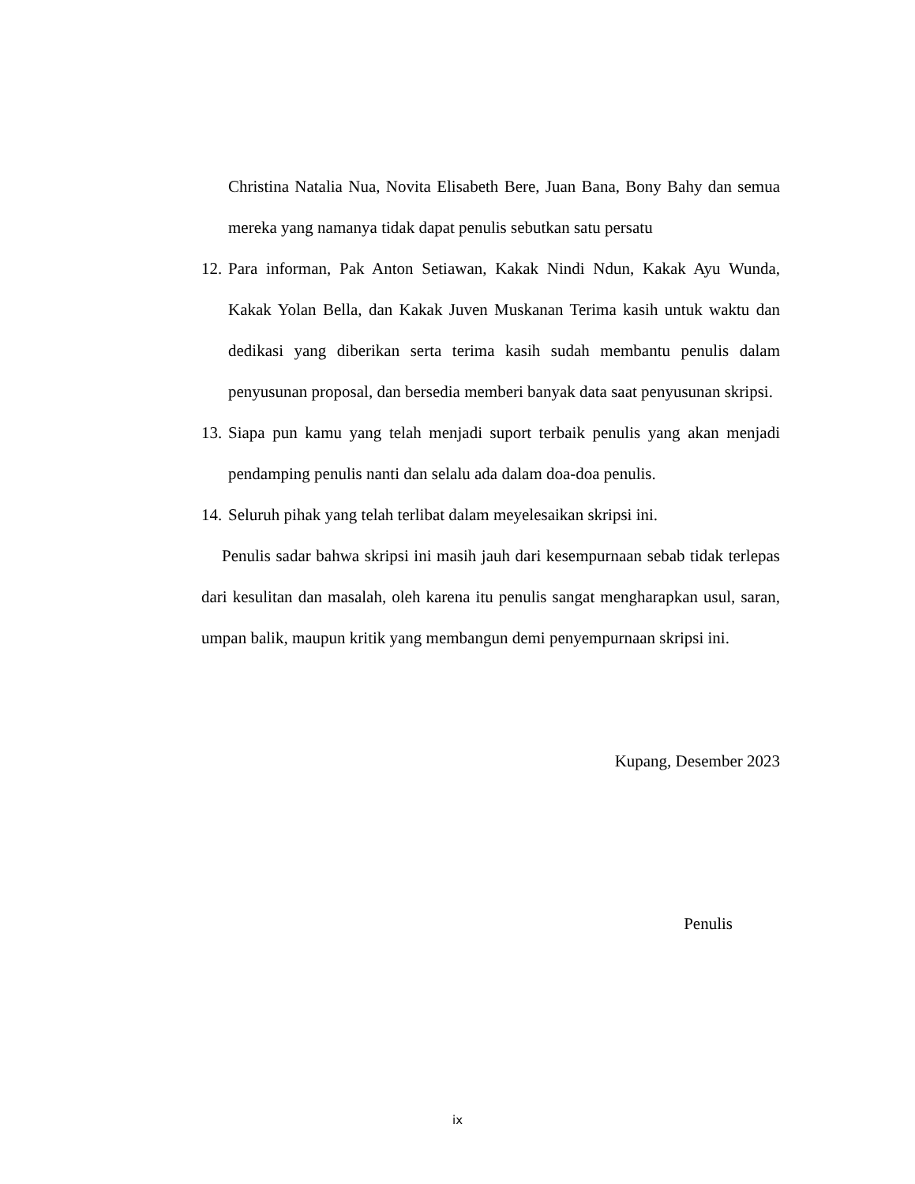Christina Natalia Nua, Novita Elisabeth Bere, Juan Bana, Bony Bahy dan semua mereka yang namanya tidak dapat penulis sebutkan satu persatu
12. Para informan, Pak Anton Setiawan, Kakak Nindi Ndun, Kakak Ayu Wunda, Kakak Yolan Bella, dan Kakak Juven Muskanan Terima kasih untuk waktu dan dedikasi yang diberikan serta terima kasih sudah membantu penulis dalam penyusunan proposal, dan bersedia memberi banyak data saat penyusunan skripsi.
13. Siapa pun kamu yang telah menjadi suport terbaik penulis yang akan menjadi pendamping penulis nanti dan selalu ada dalam doa-doa penulis.
14. Seluruh pihak yang telah terlibat dalam meyelesaikan skripsi ini.
Penulis sadar bahwa skripsi ini masih jauh dari kesempurnaan sebab tidak terlepas dari kesulitan dan masalah, oleh karena itu penulis sangat mengharapkan usul, saran, umpan balik, maupun kritik yang membangun demi penyempurnaan skripsi ini.
Kupang, Desember 2023
Penulis
ix